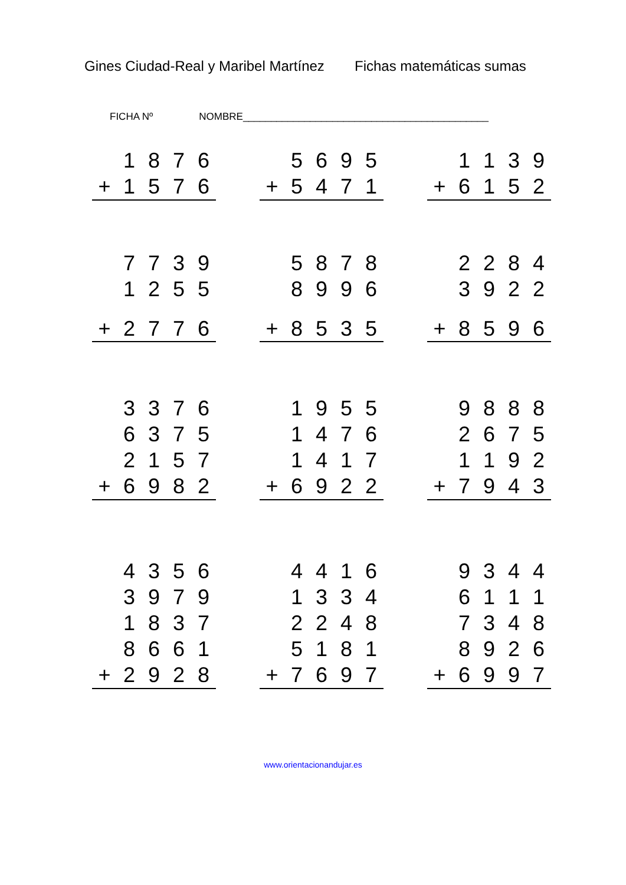Gines Ciudad-Real y Maribel Martínez Fichas matemáticas sumas
FICHA Nº NOMBRE____________________________________________
| | 1 | 8 | 7 | 6 |
| + | 1 | 5 | 7 | 6 |
| | 5 | 6 | 9 | 5 |
| + | 5 | 4 | 7 | 1 |
| | 1 | 1 | 3 | 9 |
| + | 6 | 1 | 5 | 2 |
| | 7 | 7 | 3 | 9 |
| | 1 | 2 | 5 | 5 |
| + | 2 | 7 | 7 | 6 |
| | 5 | 8 | 7 | 8 |
| | 8 | 9 | 9 | 6 |
| + | 8 | 5 | 3 | 5 |
| | 2 | 2 | 8 | 4 |
| | 3 | 9 | 2 | 2 |
| + | 8 | 5 | 9 | 6 |
| | 3 | 3 | 7 | 6 |
| | 6 | 3 | 7 | 5 |
| | 2 | 1 | 5 | 7 |
| + | 6 | 9 | 8 | 2 |
| | 1 | 9 | 5 | 5 |
| | 1 | 4 | 7 | 6 |
| | 1 | 4 | 1 | 7 |
| + | 6 | 9 | 2 | 2 |
| | 9 | 8 | 8 | 8 |
| | 2 | 6 | 7 | 5 |
| | 1 | 1 | 9 | 2 |
| + | 7 | 9 | 4 | 3 |
| | 4 | 3 | 5 | 6 |
| | 3 | 9 | 7 | 9 |
| | 1 | 8 | 3 | 7 |
| | 8 | 6 | 6 | 1 |
| + | 2 | 9 | 2 | 8 |
| | 4 | 4 | 1 | 6 |
| | 1 | 3 | 3 | 4 |
| | 2 | 2 | 4 | 8 |
| | 5 | 1 | 8 | 1 |
| + | 7 | 6 | 9 | 7 |
| | 9 | 3 | 4 | 4 |
| | 6 | 1 | 1 | 1 |
| | 7 | 3 | 4 | 8 |
| | 8 | 9 | 2 | 6 |
| + | 6 | 9 | 9 | 7 |
www.orientacionandujar.es